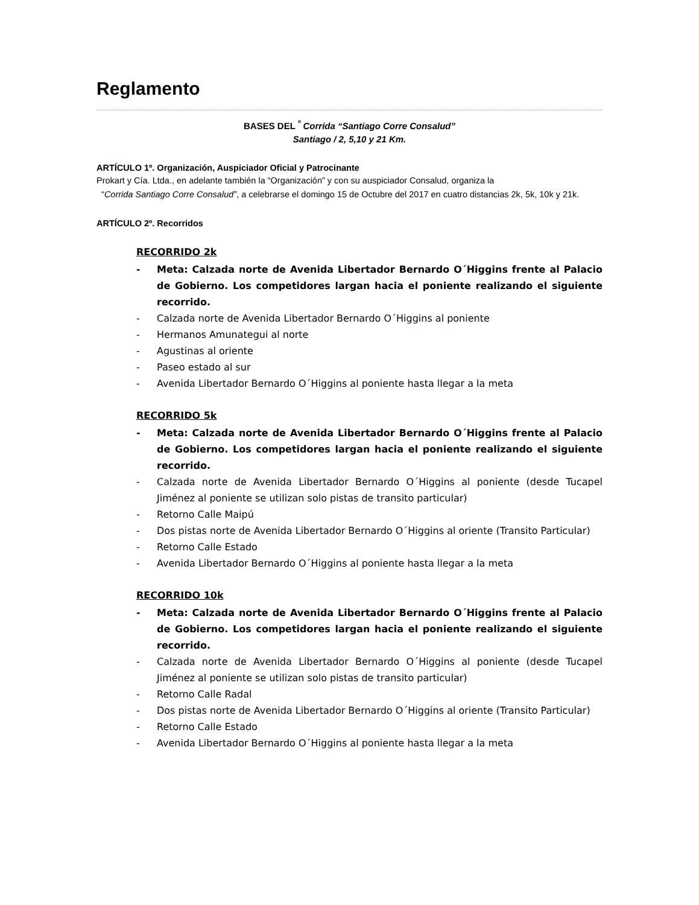Reglamento
BASES DEL <sup>º</sup> Corrida “Santiago Corre Consalud”
Santiago / 2, 5,10 y 21 Km.
ARTÍCULO 1º. Organización, Auspiciador Oficial y Patrocinante
Prokart y Cía. Ltda., en adelante también la “Organización” y con su auspiciador Consalud, organiza la
“Corrida Santiago Corre Consalud”, a celebrarse el domingo 15 de Octubre del 2017 en cuatro distancias 2k, 5k, 10k y 21k.
ARTÍCULO 2º. Recorridos
RECORRIDO 2k
- Meta: Calzada norte de Avenida Libertador Bernardo O´Higgins frente al Palacio de Gobierno. Los competidores largan hacia el poniente realizando el siguiente recorrido.
- Calzada norte de Avenida Libertador Bernardo O´Higgins al poniente
- Hermanos Amunategui al norte
- Agustinas al oriente
- Paseo estado al sur
- Avenida Libertador Bernardo O´Higgins al poniente hasta llegar a la meta
RECORRIDO 5k
- Meta: Calzada norte de Avenida Libertador Bernardo O´Higgins frente al Palacio de Gobierno. Los competidores largan hacia el poniente realizando el siguiente recorrido.
- Calzada norte de Avenida Libertador Bernardo O´Higgins al poniente (desde Tucapel Jiménez al poniente se utilizan solo pistas de transito particular)
- Retorno Calle Maipú
- Dos pistas norte de Avenida Libertador Bernardo O´Higgins al oriente (Transito Particular)
- Retorno Calle Estado
- Avenida Libertador Bernardo O´Higgins al poniente hasta llegar a la meta
RECORRIDO 10k
- Meta: Calzada norte de Avenida Libertador Bernardo O´Higgins frente al Palacio de Gobierno. Los competidores largan hacia el poniente realizando el siguiente recorrido.
- Calzada norte de Avenida Libertador Bernardo O´Higgins al poniente (desde Tucapel Jiménez al poniente se utilizan solo pistas de transito particular)
- Retorno Calle Radal
- Dos pistas norte de Avenida Libertador Bernardo O´Higgins al oriente (Transito Particular)
- Retorno Calle Estado
- Avenida Libertador Bernardo O´Higgins al poniente hasta llegar a la meta